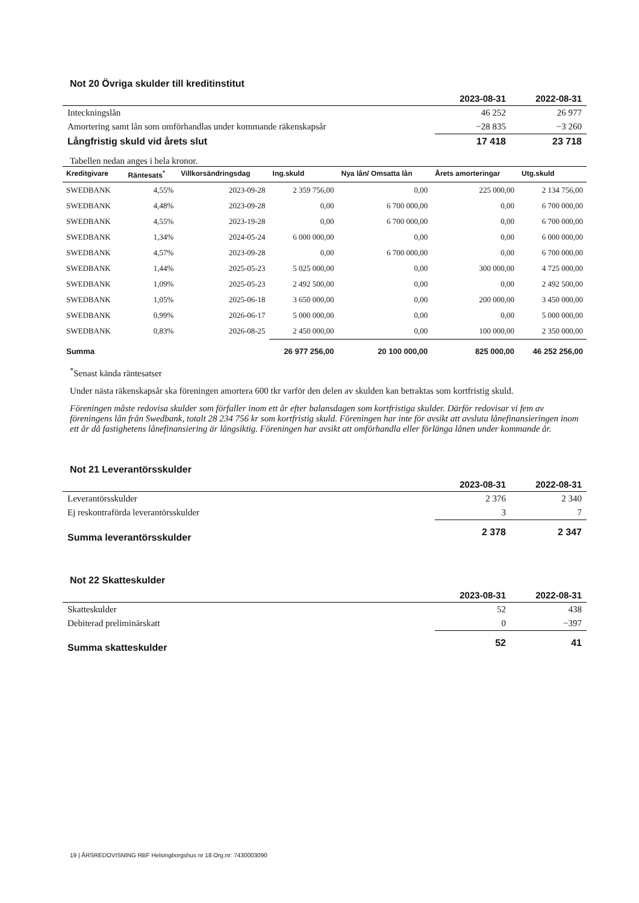Not 20 Övriga skulder till kreditinstitut
| | 2023-08-31 | 2022-08-31 |
| Inteckningslån | 46 252 | 26 977 |
| Amortering samt lån som omförhandlas under kommande räkenskapsår | −28 835 | −3 260 |
| Långfristig skuld vid årets slut | 17 418 | 23 718 |
Tabellen nedan anges i hela kronor.
| Kreditgivare | Räntesats<sup>*</sup> | Villkorsändringsdag | Ing.skuld | Nya lån/ Omsatta lån | Årets amorteringar | Utg.skuld |
| --- | --- | --- | --- | --- | --- | --- |
| SWEDBANK | 4,55% | 2023-09-28 | 2 359 756,00 | 0,00 | 225 000,00 | 2 134 756,00 |
| SWEDBANK | 4,48% | 2023-09-28 | 0,00 | 6 700 000,00 | 0,00 | 6 700 000,00 |
| SWEDBANK | 4,55% | 2023-19-28 | 0,00 | 6 700 000,00 | 0,00 | 6 700 000,00 |
| SWEDBANK | 1,34% | 2024-05-24 | 6 000 000,00 | 0,00 | 0,00 | 6 000 000,00 |
| SWEDBANK | 4,57% | 2023-09-28 | 0,00 | 6 700 000,00 | 0,00 | 6 700 000,00 |
| SWEDBANK | 1,44% | 2025-05-23 | 5 025 000,00 | 0,00 | 300 000,00 | 4 725 000,00 |
| SWEDBANK | 1,09% | 2025-05-23 | 2 492 500,00 | 0,00 | 0,00 | 2 492 500,00 |
| SWEDBANK | 1,05% | 2025-06-18 | 3 650 000,00 | 0,00 | 200 000,00 | 3 450 000,00 |
| SWEDBANK | 0,99% | 2026-06-17 | 5 000 000,00 | 0,00 | 0,00 | 5 000 000,00 |
| SWEDBANK | 0,83% | 2026-08-25 | 2 450 000,00 | 0,00 | 100 000,00 | 2 350 000,00 |
| Summa | | | 26 977 256,00 | 20 100 000,00 | 825 000,00 | 46 252 256,00 |
<sup>*</sup> Senast kända räntesatser
Under nästa räkenskapsår ska föreningen amortera 600 tkr varför den delen av skulden kan betraktas som kortfristig skuld.
Föreningen måste redovisa skulder som förfaller inom ett år efter balansdagen som kortfristiga skulder. Därför redovisar vi fem av föreningens lån från Swedbank, totalt 28 234 756 kr som kortfristig skuld. Föreningen har inte för avsikt att avsluta lånefinansieringen inom ett år då fastighetens lånefinansiering är långsiktig. Föreningen har avsikt att omförhandla eller förlänga lånen under kommande år.
Not 21 Leverantörsskulder
| | 2023-08-31 | 2022-08-31 |
| Leverantörsskulder | 2 376 | 2 340 |
| Ej reskontraförda leverantörsskulder | 3 | 7 |
| Summa leverantörsskulder | 2 378 | 2 347 |
Not 22 Skatteskulder
| | 2023-08-31 | 2022-08-31 |
| Skatteskulder | 52 | 438 |
| Debiterad preliminärskatt | 0 | −397 |
| Summa skatteskulder | 52 | 41 |
19 | ÅRSREDOVISNING RBF Helsingborgshus nr 18 Org.nr: 7430003090